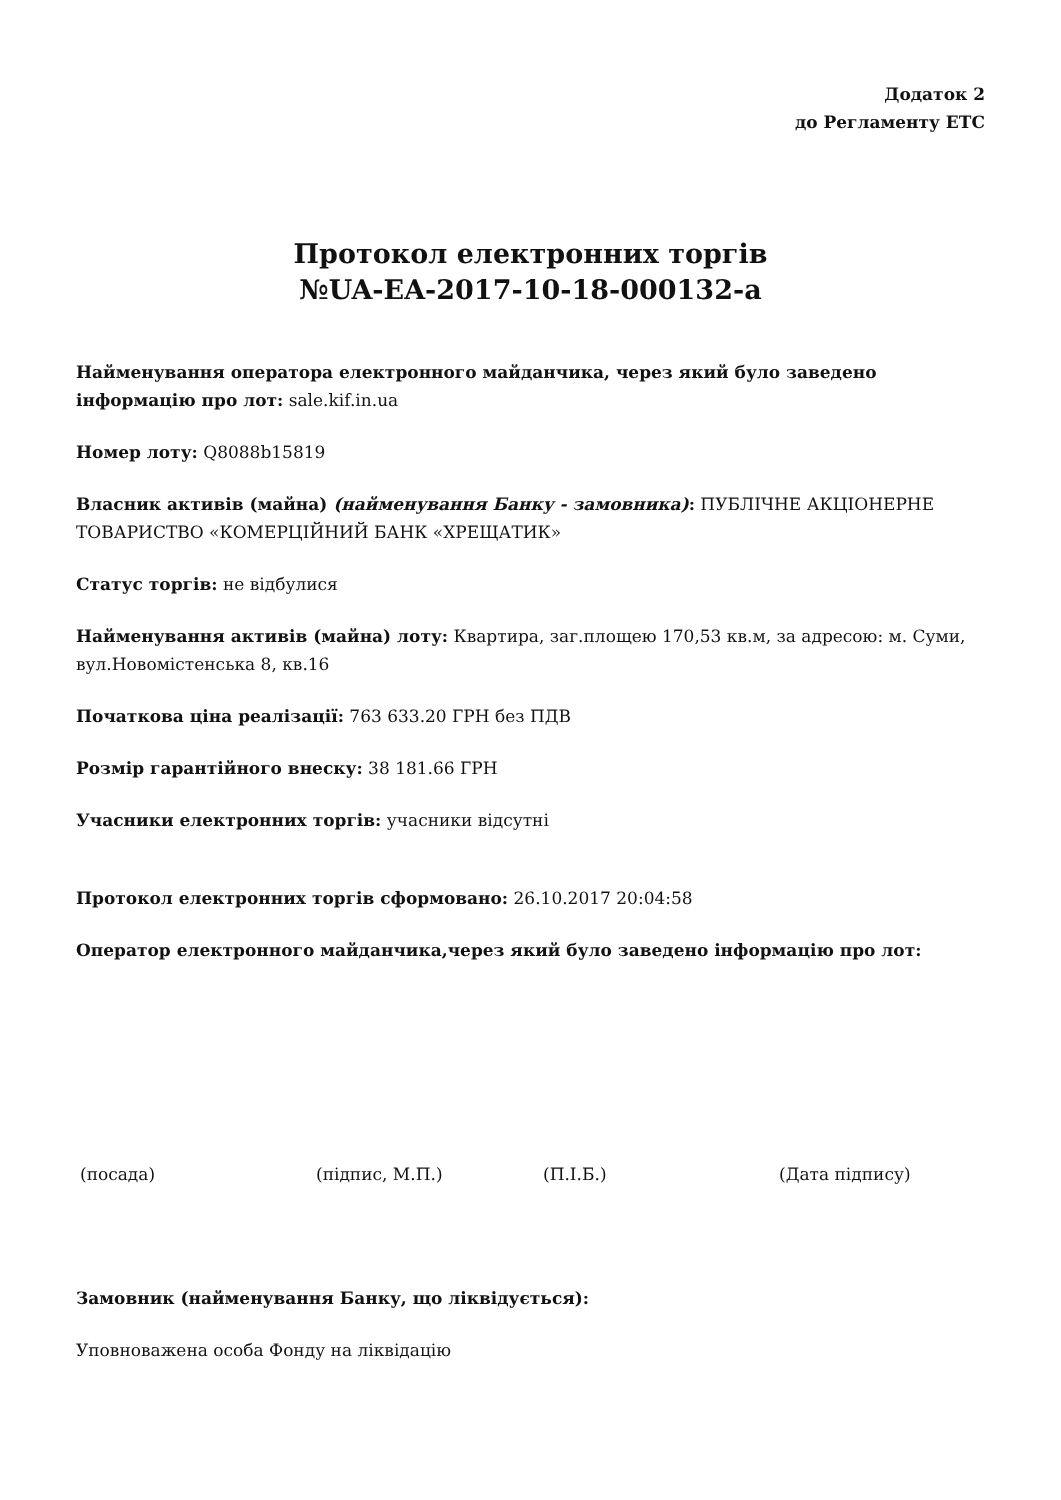Додаток 2
до Регламенту ЕТС
Протокол електронних торгів
№UA-EA-2017-10-18-000132-a
Найменування оператора електронного майданчика, через який було заведено інформацію про лот: sale.kif.in.ua
Номер лоту: Q8088b15819
Власник активів (майна) (найменування Банку - замовника): ПУБЛІЧНЕ АКЦІОНЕРНЕ ТОВАРИСТВО «КОМЕРЦІЙНИЙ БАНК «ХРЕЩАТИК»
Статус торгів: не відбулися
Найменування активів (майна) лоту: Квартира, заг.площею 170,53 кв.м, за адресою: м. Суми, вул.Новомістенська 8, кв.16
Початкова ціна реалізації: 763 633.20 ГРН без ПДВ
Розмір гарантійного внеску: 38 181.66 ГРН
Учасники електронних торгів: учасники відсутні
Протокол електронних торгів сформовано: 26.10.2017 20:04:58
Оператор електронного майданчика,через який було заведено інформацію про лот:
(посада) (підпис, М.П.) (П.І.Б.) (Дата підпису)
Замовник (найменування Банку, що ліквідується):
Уповноважена особа Фонду на ліквідацію